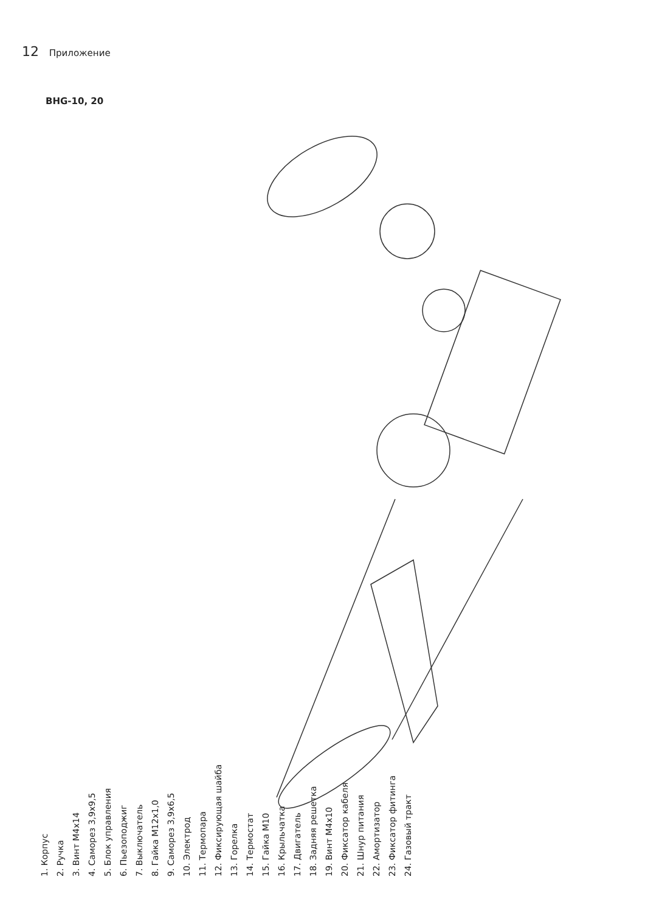12 Приложение
BHG-10, 20
1. Корпус
2. Ручка
3. Винт М4х14
4. Саморез 3,9х9,5
5. Блок управления
6. Пьезоподжиг
7. Выключатель
8. Гайка М12х1,0
9. Саморез 3,9х6,5
10. Электрод
11. Термопара
12. Фиксирующая шайба
13. Горелка
14. Термостат
15. Гайка М10
16. Крыльчатка
17. Двигатель
18. Задняя решетка
19. Винт М4х10
20. Фиксатор кабеля
21. Шнур питания
22. Амортизатор
23. Фиксатор фитинга
24. Газовый тракт